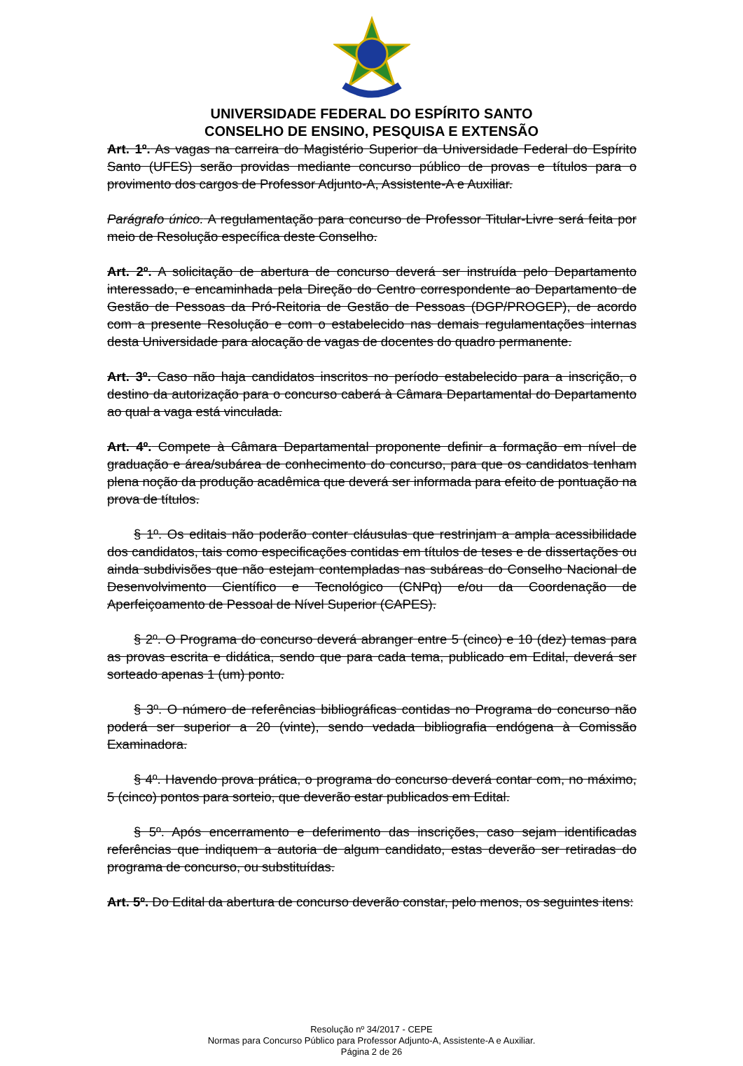UNIVERSIDADE FEDERAL DO ESPÍRITO SANTO
CONSELHO DE ENSINO, PESQUISA E EXTENSÃO
Art. 1º. As vagas na carreira do Magistério Superior da Universidade Federal do Espírito Santo (UFES) serão providas mediante concurso público de provas e títulos para o provimento dos cargos de Professor Adjunto-A, Assistente-A e Auxiliar.
Parágrafo único. A regulamentação para concurso de Professor Titular-Livre será feita por meio de Resolução específica deste Conselho.
Art. 2º. A solicitação de abertura de concurso deverá ser instruída pelo Departamento interessado, e encaminhada pela Direção do Centro correspondente ao Departamento de Gestão de Pessoas da Pró-Reitoria de Gestão de Pessoas (DGP/PROGEP), de acordo com a presente Resolução e com o estabelecido nas demais regulamentações internas desta Universidade para alocação de vagas de docentes do quadro permanente.
Art. 3º. Caso não haja candidatos inscritos no período estabelecido para a inscrição, o destino da autorização para o concurso caberá à Câmara Departamental do Departamento ao qual a vaga está vinculada.
Art. 4º. Compete à Câmara Departamental proponente definir a formação em nível de graduação e área/subárea de conhecimento do concurso, para que os candidatos tenham plena noção da produção acadêmica que deverá ser informada para efeito de pontuação na prova de títulos.
§ 1º. Os editais não poderão conter cláusulas que restrinjam a ampla acessibilidade dos candidatos, tais como especificações contidas em títulos de teses e de dissertações ou ainda subdivisões que não estejam contempladas nas subáreas do Conselho Nacional de Desenvolvimento Científico e Tecnológico (CNPq) e/ou da Coordenação de Aperfeiçoamento de Pessoal de Nível Superior (CAPES).
§ 2º. O Programa do concurso deverá abranger entre 5 (cinco) e 10 (dez) temas para as provas escrita e didática, sendo que para cada tema, publicado em Edital, deverá ser sorteado apenas 1 (um) ponto.
§ 3º. O número de referências bibliográficas contidas no Programa do concurso não poderá ser superior a 20 (vinte), sendo vedada bibliografia endógena à Comissão Examinadora.
§ 4º. Havendo prova prática, o programa do concurso deverá contar com, no máximo, 5 (cinco) pontos para sorteio, que deverão estar publicados em Edital.
§ 5º. Após encerramento e deferimento das inscrições, caso sejam identificadas referências que indiquem a autoria de algum candidato, estas deverão ser retiradas do programa de concurso, ou substituídas.
Art. 5º. Do Edital da abertura de concurso deverão constar, pelo menos, os seguintes itens:
Resolução nº 34/2017 - CEPE
Normas para Concurso Público para Professor Adjunto-A, Assistente-A e Auxiliar.
Página 2 de 26